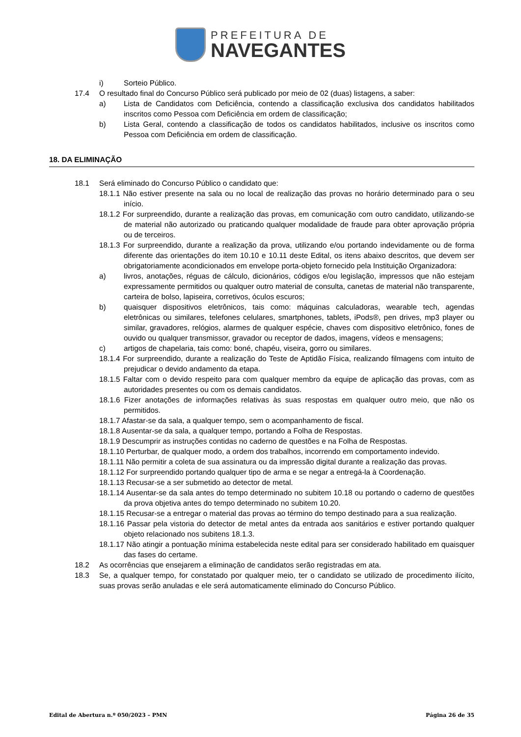PREFEITURA DE
NAVEGANTES
i) Sorteio Público.
17.4 O resultado final do Concurso Público será publicado por meio de 02 (duas) listagens, a saber:
a) Lista de Candidatos com Deficiência, contendo a classificação exclusiva dos candidatos habilitados inscritos como Pessoa com Deficiência em ordem de classificação;
b) Lista Geral, contendo a classificação de todos os candidatos habilitados, inclusive os inscritos como Pessoa com Deficiência em ordem de classificação.
18. DA ELIMINAÇÃO
18.1 Será eliminado do Concurso Público o candidato que:
18.1.1 Não estiver presente na sala ou no local de realização das provas no horário determinado para o seu início.
18.1.2 For surpreendido, durante a realização das provas, em comunicação com outro candidato, utilizando-se de material não autorizado ou praticando qualquer modalidade de fraude para obter aprovação própria ou de terceiros.
18.1.3 For surpreendido, durante a realização da prova, utilizando e/ou portando indevidamente ou de forma diferente das orientações do item 10.10 e 10.11 deste Edital, os itens abaixo descritos, que devem ser obrigatoriamente acondicionados em envelope porta-objeto fornecido pela Instituição Organizadora:
a) livros, anotações, réguas de cálculo, dicionários, códigos e/ou legislação, impressos que não estejam expressamente permitidos ou qualquer outro material de consulta, canetas de material não transparente, carteira de bolso, lapiseira, corretivos, óculos escuros;
b) quaisquer dispositivos eletrônicos, tais como: máquinas calculadoras, wearable tech, agendas eletrônicas ou similares, telefones celulares, smartphones, tablets, iPods®, pen drives, mp3 player ou similar, gravadores, relógios, alarmes de qualquer espécie, chaves com dispositivo eletrônico, fones de ouvido ou qualquer transmissor, gravador ou receptor de dados, imagens, vídeos e mensagens;
c) artigos de chapelaria, tais como: boné, chapéu, viseira, gorro ou similares.
18.1.4 For surpreendido, durante a realização do Teste de Aptidão Física, realizando filmagens com intuito de prejudicar o devido andamento da etapa.
18.1.5 Faltar com o devido respeito para com qualquer membro da equipe de aplicação das provas, com as autoridades presentes ou com os demais candidatos.
18.1.6 Fizer anotações de informações relativas às suas respostas em qualquer outro meio, que não os permitidos.
18.1.7 Afastar-se da sala, a qualquer tempo, sem o acompanhamento de fiscal.
18.1.8 Ausentar-se da sala, a qualquer tempo, portando a Folha de Respostas.
18.1.9 Descumprir as instruções contidas no caderno de questões e na Folha de Respostas.
18.1.10 Perturbar, de qualquer modo, a ordem dos trabalhos, incorrendo em comportamento indevido.
18.1.11 Não permitir a coleta de sua assinatura ou da impressão digital durante a realização das provas.
18.1.12 For surpreendido portando qualquer tipo de arma e se negar a entregá-la à Coordenação.
18.1.13 Recusar-se a ser submetido ao detector de metal.
18.1.14 Ausentar-se da sala antes do tempo determinado no subitem 10.18 ou portando o caderno de questões da prova objetiva antes do tempo determinado no subitem 10.20.
18.1.15 Recusar-se a entregar o material das provas ao término do tempo destinado para a sua realização.
18.1.16 Passar pela vistoria do detector de metal antes da entrada aos sanitários e estiver portando qualquer objeto relacionado nos subitens 18.1.3.
18.1.17 Não atingir a pontuação mínima estabelecida neste edital para ser considerado habilitado em quaisquer das fases do certame.
18.2 As ocorrências que ensejarem a eliminação de candidatos serão registradas em ata.
18.3 Se, a qualquer tempo, for constatado por qualquer meio, ter o candidato se utilizado de procedimento ilícito, suas provas serão anuladas e ele será automaticamente eliminado do Concurso Público.
Edital de Abertura n.º 050/2023 – PMN Página 26 de 35